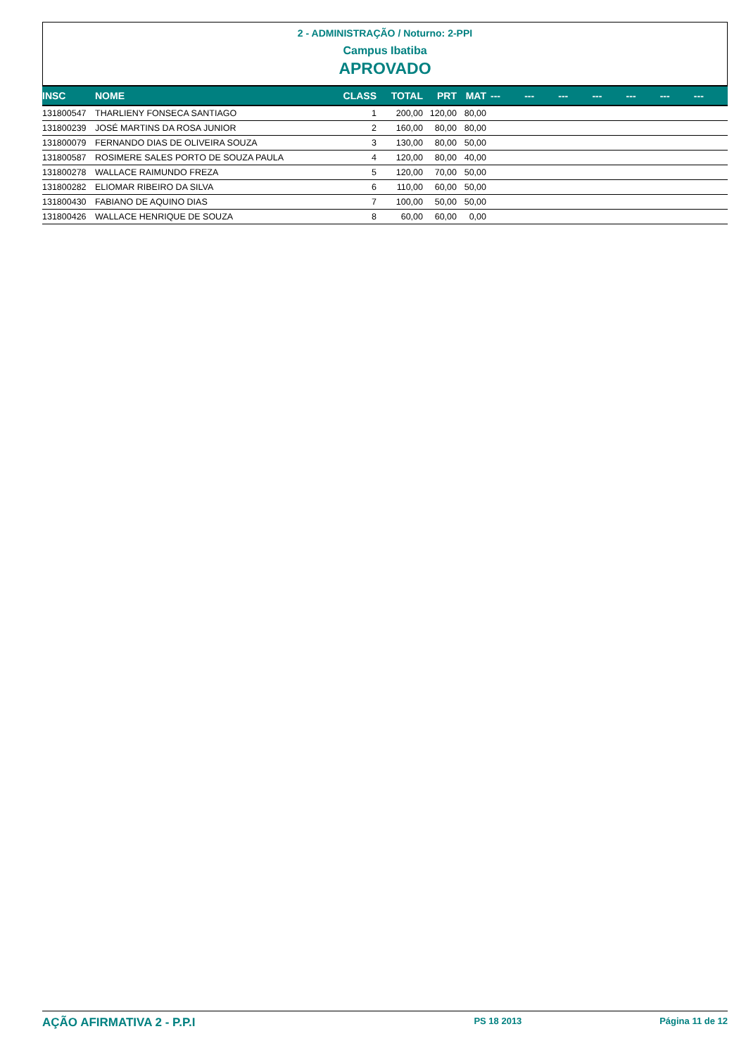2 - ADMINISTRAÇÃO / Noturno: 2-PPI
Campus Ibatiba
APROVADO
| INSC | NOME | CLASS | TOTAL | PRT | MAT | --- | --- | --- | --- | --- | --- | --- |
| --- | --- | --- | --- | --- | --- | --- | --- | --- | --- | --- | --- | --- |
| 131800547 | THARLIENY FONSECA SANTIAGO | 1 | 200,00 | 120,00 | 80,00 | | | | | | | |
| 131800239 | JOSÉ MARTINS DA ROSA JUNIOR | 2 | 160,00 | 80,00 | 80,00 | | | | | | | |
| 131800079 | FERNANDO DIAS DE OLIVEIRA SOUZA | 3 | 130,00 | 80,00 | 50,00 | | | | | | | |
| 131800587 | ROSIMERE SALES PORTO DE SOUZA PAULA | 4 | 120,00 | 80,00 | 40,00 | | | | | | | |
| 131800278 | WALLACE RAIMUNDO FREZA | 5 | 120,00 | 70,00 | 50,00 | | | | | | | |
| 131800282 | ELIOMAR RIBEIRO DA SILVA | 6 | 110,00 | 60,00 | 50,00 | | | | | | | |
| 131800430 | FABIANO DE AQUINO DIAS | 7 | 100,00 | 50,00 | 50,00 | | | | | | | |
| 131800426 | WALLACE HENRIQUE DE SOUZA | 8 | 60,00 | 60,00 | 0,00 | | | | | | | |
AÇÃO AFIRMATIVA 2 - P.P.I PS 18 2013 Página 11 de 12